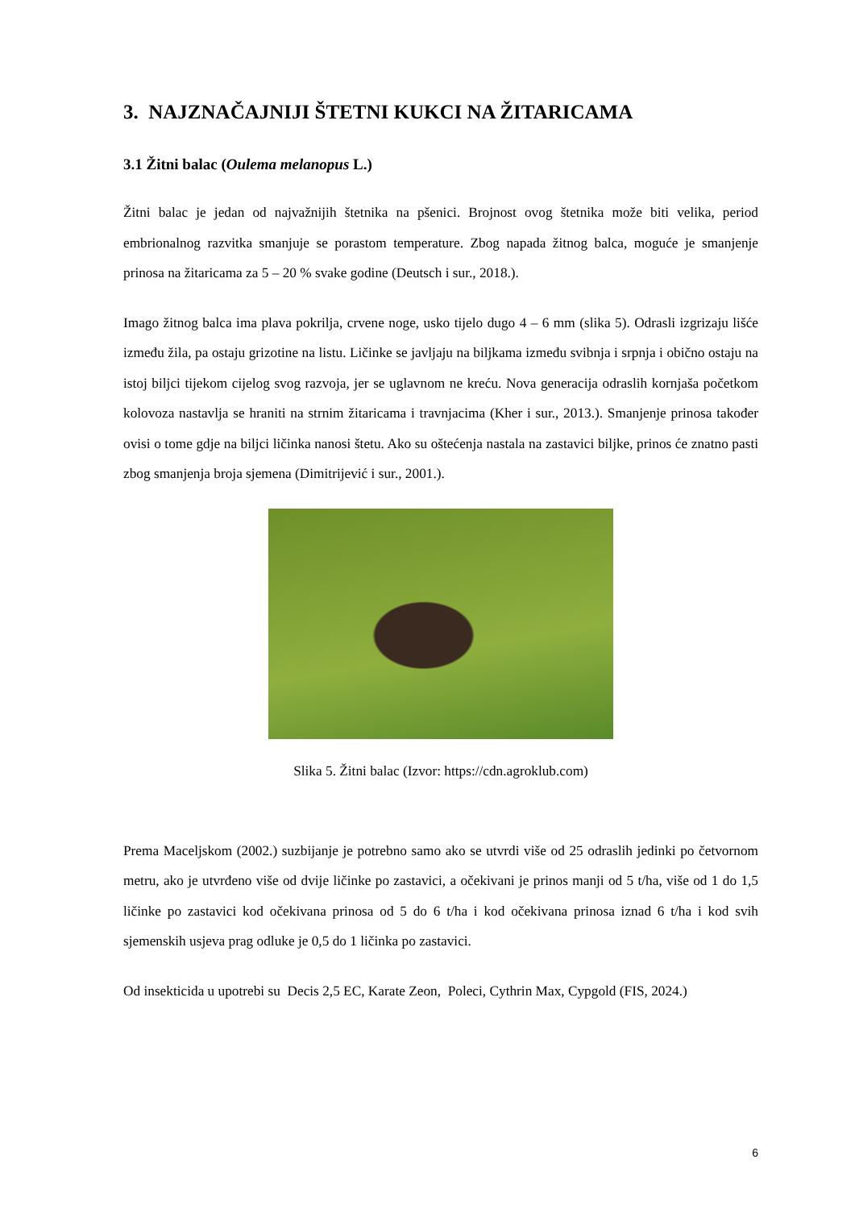3. NAJZNAČAJNIJI ŠTETNI KUKCI NA ŽITARICAMA
3.1 Žitni balac (Oulema melanopus L.)
Žitni balac je jedan od najvažnijih štetnika na pšenici. Brojnost ovog štetnika može biti velika, period embrionalnog razvitka smanjuje se porastom temperature. Zbog napada žitnog balca, moguće je smanjenje prinosa na žitaricama za 5 – 20 % svake godine (Deutsch i sur., 2018.).
Imago žitnog balca ima plava pokrilja, crvene noge, usko tijelo dugo 4 – 6 mm (slika 5). Odrasli izgrizaju lišće između žila, pa ostaju grizotine na listu. Ličinke se javljaju na biljkama između svibnja i srpnja i obično ostaju na istoj biljci tijekom cijelog svog razvoja, jer se uglavnom ne kreću. Nova generacija odraslih kornjaša početkom kolovoza nastavlja se hraniti na strnim žitaricama i travnjacima (Kher i sur., 2013.). Smanjenje prinosa također ovisi o tome gdje na biljci ličinka nanosi štetu. Ako su oštećenja nastala na zastavici biljke, prinos će znatno pasti zbog smanjenja broja sjemena (Dimitrijević i sur., 2001.).
Slika 5. Žitni balac (Izvor: https://cdn.agroklub.com)
Prema Maceljskom (2002.) suzbijanje je potrebno samo ako se utvrdi više od 25 odraslih jedinki po četvornom metru, ako je utvrđeno više od dvije ličinke po zastavici, a očekivani je prinos manji od 5 t/ha, više od 1 do 1,5 ličinke po zastavici kod očekivana prinosa od 5 do 6 t/ha i kod očekivana prinosa iznad 6 t/ha i kod svih sjemenskih usjeva prag odluke je 0,5 do 1 ličinka po zastavici.
Od insekticida u upotrebi su Decis 2,5 EC, Karate Zeon, Poleci, Cythrin Max, Cypgold (FIS, 2024.)
6